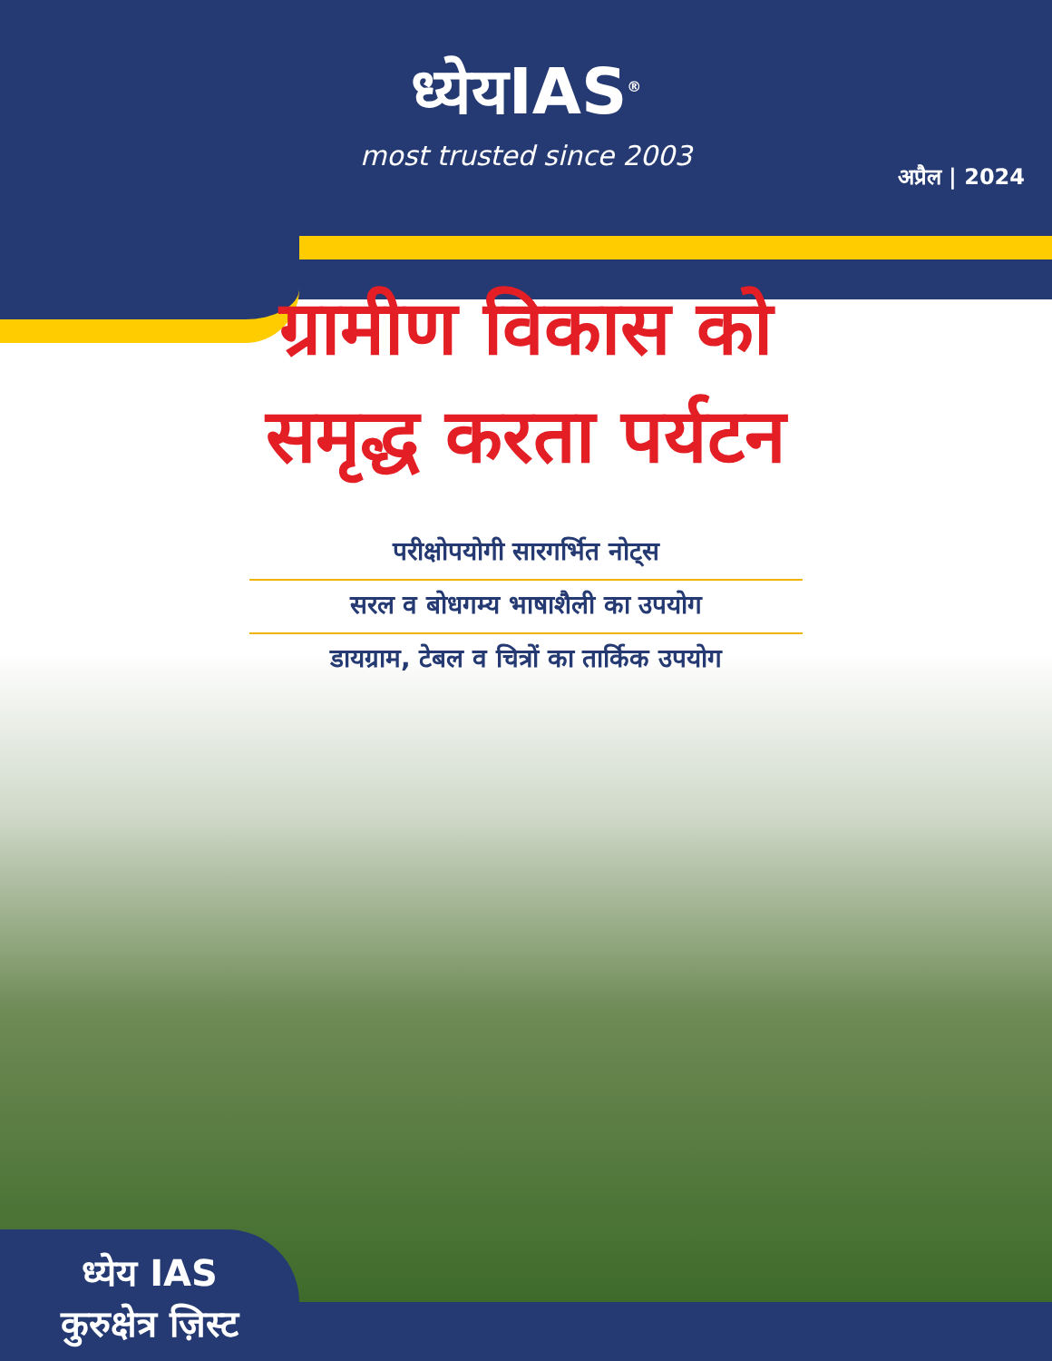ध्येयIAS<sup>®</sup>
most trusted since 2003
अप्रैल | 2024
ग्रामीण विकास को
समृद्ध करता पर्यटन
परीक्षोपयोगी सारगर्भित नोट्स
सरल व बोधगम्य भाषाशैली का उपयोग
डायग्राम, टेबल व चित्रों का तार्किक उपयोग
ध्येय IAS
कुरुक्षेत्र ज़िस्ट